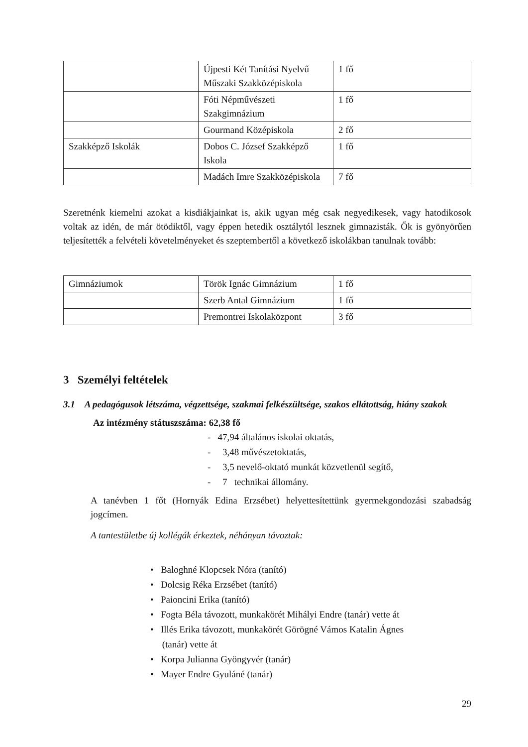| | Újpesti Két Tanítási Nyelvű Műszaki Szakközépiskola | 1 fő |
| | Fóti Népművészeti Szakgimnázium | 1 fő |
| | Gourmand Középiskola | 2 fő |
| Szakképző Iskolák | Dobos C. József Szakképző Iskola | 1 fő |
| | Madách Imre Szakközépiskola | 7 fő |
Szeretnénk kiemelni azokat a kisdiákjainkat is, akik ugyan még csak negyedikesek, vagy hatodikosok voltak az idén, de már ötödiktől, vagy éppen hetedik osztálytól lesznek gimnazisták. Ők is gyönyörűen teljesítették a felvételi követelményeket és szeptembertől a következő iskolákban tanulnak tovább:
| Gimnáziumok | Török Ignác Gimnázium | 1 fő |
| | Szerb Antal Gimnázium | 1 fő |
| | Premontrei Iskolaközpont | 3 fő |
3 Személyi feltételek
3.1 A pedagógusok létszáma, végzettsége, szakmai felkészültsége, szakos ellátottság, hiány szakok
Az intézmény státuszszáma: 62,38 fő
- 47,94 általános iskolai oktatás,
- 3,48 művészetoktatás,
- 3,5 nevelő-oktató munkát közvetlenül segítő,
- 7 technikai állomány.
A tanévben 1 főt (Hornyák Edina Erzsébet) helyettesítettünk gyermekgondozási szabadság jogcímen.
A tantestületbe új kollégák érkeztek, néhányan távoztak:
• Baloghné Klopcsek Nóra (tanító)
• Dolcsig Réka Erzsébet (tanító)
• Paioncini Erika (tanító)
• Fogta Béla távozott, munkakörét Mihályi Endre (tanár) vette át
• Illés Erika távozott, munkakörét Görögné Vámos Katalin Ágnes
(tanár) vette át
• Korpa Julianna Gyöngyvér (tanár)
• Mayer Endre Gyuláné (tanár)
29